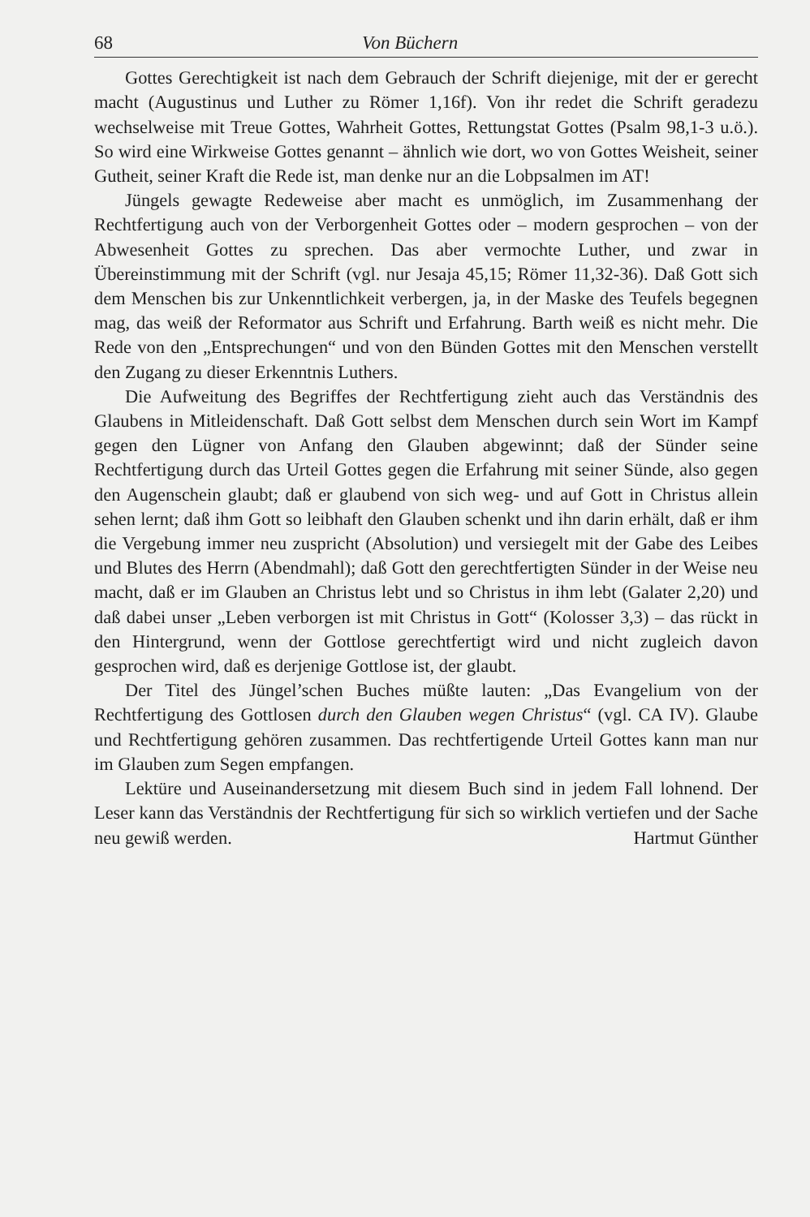68 Von Büchern
Gottes Gerechtigkeit ist nach dem Gebrauch der Schrift diejenige, mit der er gerecht macht (Augustinus und Luther zu Römer 1,16f). Von ihr redet die Schrift geradezu wechselweise mit Treue Gottes, Wahrheit Gottes, Rettungstat Gottes (Psalm 98,1-3 u.ö.). So wird eine Wirkweise Gottes genannt – ähnlich wie dort, wo von Gottes Weisheit, seiner Gutheit, seiner Kraft die Rede ist, man denke nur an die Lobpsalmen im AT!
Jüngels gewagte Redeweise aber macht es unmöglich, im Zusammenhang der Rechtfertigung auch von der Verborgenheit Gottes oder – modern gesprochen – von der Abwesenheit Gottes zu sprechen. Das aber vermochte Luther, und zwar in Übereinstimmung mit der Schrift (vgl. nur Jesaja 45,15; Römer 11,32-36). Daß Gott sich dem Menschen bis zur Unkenntlichkeit verbergen, ja, in der Maske des Teufels begegnen mag, das weiß der Reformator aus Schrift und Erfahrung. Barth weiß es nicht mehr. Die Rede von den „Entsprechungen“ und von den Bünden Gottes mit den Menschen verstellt den Zugang zu dieser Erkenntnis Luthers.
Die Aufweitung des Begriffes der Rechtfertigung zieht auch das Verständnis des Glaubens in Mitleidenschaft. Daß Gott selbst dem Menschen durch sein Wort im Kampf gegen den Lügner von Anfang den Glauben abgewinnt; daß der Sünder seine Rechtfertigung durch das Urteil Gottes gegen die Erfahrung mit seiner Sünde, also gegen den Augenschein glaubt; daß er glaubend von sich weg- und auf Gott in Christus allein sehen lernt; daß ihm Gott so leibhaft den Glauben schenkt und ihn darin erhält, daß er ihm die Vergebung immer neu zuspricht (Absolution) und versiegelt mit der Gabe des Leibes und Blutes des Herrn (Abendmahl); daß Gott den gerechtfertigten Sünder in der Weise neu macht, daß er im Glauben an Christus lebt und so Christus in ihm lebt (Galater 2,20) und daß dabei unser „Leben verborgen ist mit Christus in Gott“ (Kolosser 3,3) – das rückt in den Hintergrund, wenn der Gottlose gerechtfertigt wird und nicht zugleich davon gesprochen wird, daß es derjenige Gottlose ist, der glaubt.
Der Titel des Jüngel’schen Buches müßte lauten: „Das Evangelium von der Rechtfertigung des Gottlosen durch den Glauben wegen Christus“ (vgl. CA IV). Glaube und Rechtfertigung gehören zusammen. Das rechtfertigende Urteil Gottes kann man nur im Glauben zum Segen empfangen.
Lektüre und Auseinandersetzung mit diesem Buch sind in jedem Fall lohnend. Der Leser kann das Verständnis der Rechtfertigung für sich so wirklich vertiefen und der Sache neu gewiß werden. Hartmut Günther